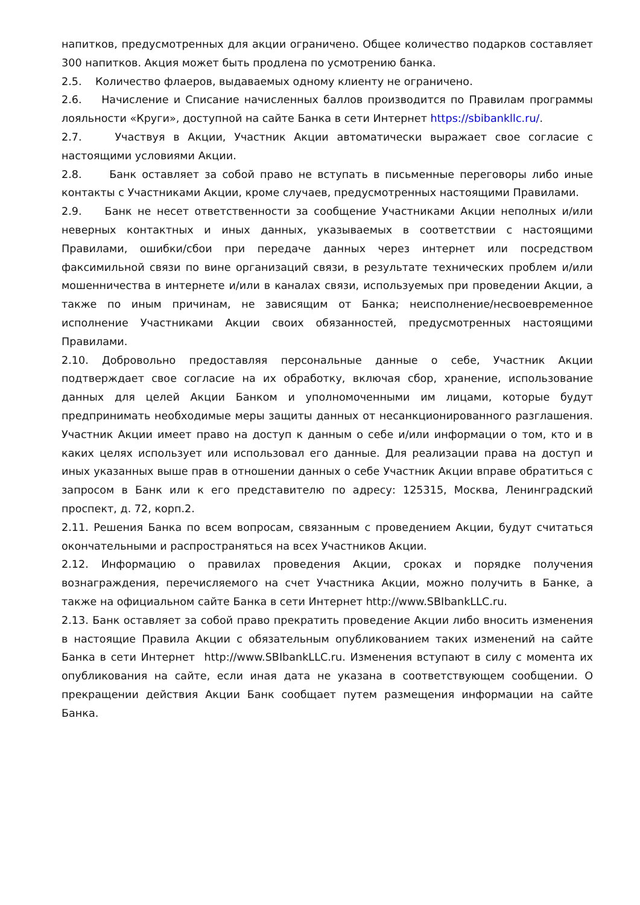напитков, предусмотренных для акции ограничено. Общее количество подарков составляет 300 напитков. Акция может быть продлена по усмотрению банка.
2.5. Количество флаеров, выдаваемых одному клиенту не ограничено.
2.6. Начисление и Списание начисленных баллов производится по Правилам программы лояльности «Круги», доступной на сайте Банка в сети Интернет https://sbibankllc.ru/.
2.7. Участвуя в Акции, Участник Акции автоматически выражает свое согласие с настоящими условиями Акции.
2.8. Банк оставляет за собой право не вступать в письменные переговоры либо иные контакты с Участниками Акции, кроме случаев, предусмотренных настоящими Правилами.
2.9. Банк не несет ответственности за сообщение Участниками Акции неполных и/или неверных контактных и иных данных, указываемых в соответствии с настоящими Правилами, ошибки/сбои при передаче данных через интернет или посредством факсимильной связи по вине организаций связи, в результате технических проблем и/или мошенничества в интернете и/или в каналах связи, используемых при проведении Акции, а также по иным причинам, не зависящим от Банка; неисполнение/несвоевременное исполнение Участниками Акции своих обязанностей, предусмотренных настоящими Правилами.
2.10. Добровольно предоставляя персональные данные о себе, Участник Акции подтверждает свое согласие на их обработку, включая сбор, хранение, использование данных для целей Акции Банком и уполномоченными им лицами, которые будут предпринимать необходимые меры защиты данных от несанкционированного разглашения. Участник Акции имеет право на доступ к данным о себе и/или информации о том, кто и в каких целях использует или использовал его данные. Для реализации права на доступ и иных указанных выше прав в отношении данных о себе Участник Акции вправе обратиться с запросом в Банк или к его представителю по адресу: 125315, Москва, Ленинградский проспект, д. 72, корп.2.
2.11. Решения Банка по всем вопросам, связанным с проведением Акции, будут считаться окончательными и распространяться на всех Участников Акции.
2.12. Информацию о правилах проведения Акции, сроках и порядке получения вознаграждения, перечисляемого на счет Участника Акции, можно получить в Банке, а также на официальном сайте Банка в сети Интернет http://www.SBIbankLLC.ru.
2.13. Банк оставляет за собой право прекратить проведение Акции либо вносить изменения в настоящие Правила Акции с обязательным опубликованием таких изменений на сайте Банка в сети Интернет http://www.SBIbankLLC.ru. Изменения вступают в силу с момента их опубликования на сайте, если иная дата не указана в соответствующем сообщении. О прекращении действия Акции Банк сообщает путем размещения информации на сайте Банка.